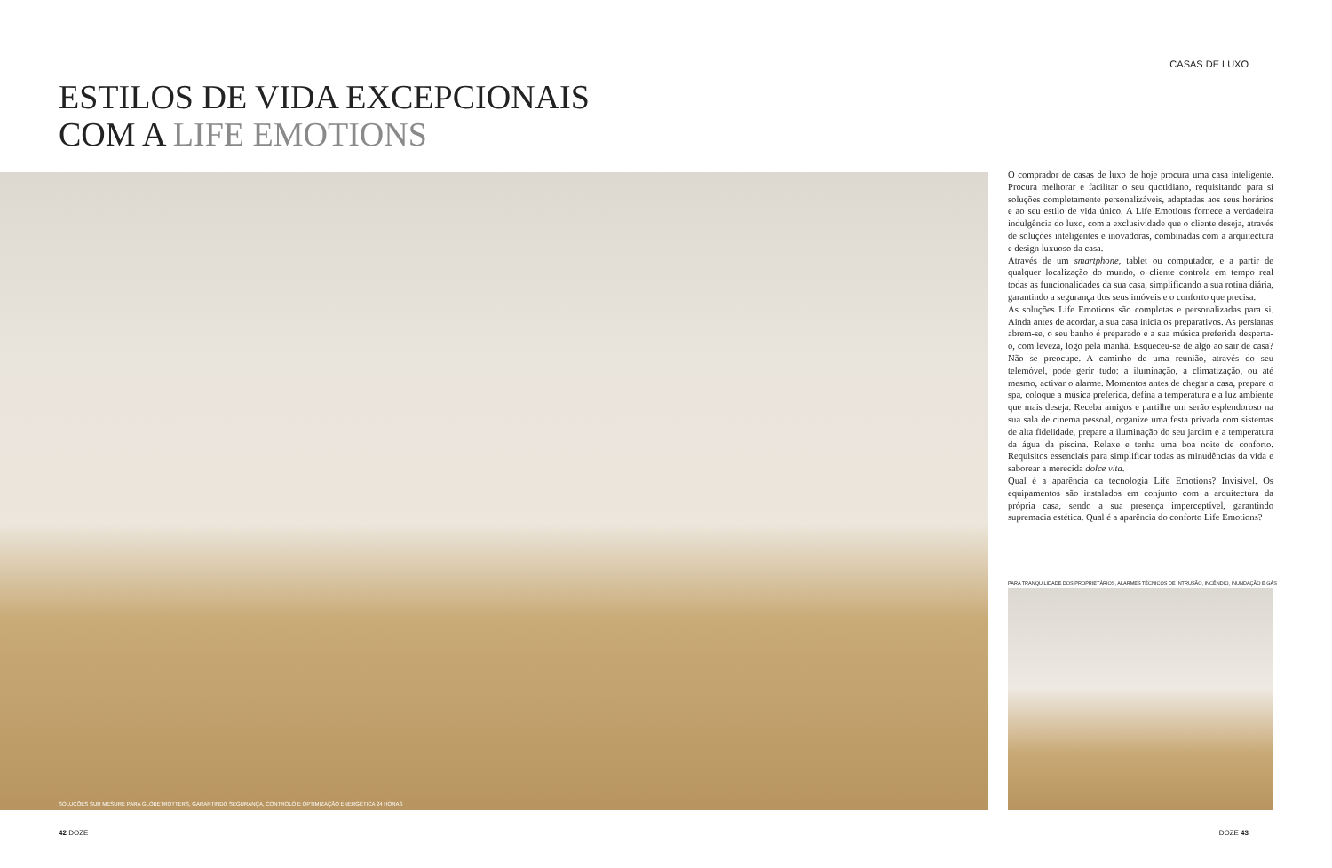CASAS DE LUXO
ESTILOS DE VIDA EXCEPCIONAIS
COM A LIFE EMOTIONS
SOLUÇÕES SUR MESURE PARA GLOBETROTTERS, GARANTINDO SEGURANÇA, CONTROLO E OPTIMIZAÇÃO ENERGÉTICA 24 HORAS
O comprador de casas de luxo de hoje procura uma casa inteligente. Procura melhorar e facilitar o seu quotidiano, requisitando para si soluções completamente personalizáveis, adaptadas aos seus horários e ao seu estilo de vida único. A Life Emotions fornece a verdadeira indulgência do luxo, com a exclusividade que o cliente deseja, através de soluções inteligentes e inovadoras, combinadas com a arquitectura e design luxuoso da casa.
Através de um smartphone, tablet ou computador, e a partir de qualquer localização do mundo, o cliente controla em tempo real todas as funcionalidades da sua casa, simplificando a sua rotina diária, garantindo a segurança dos seus imóveis e o conforto que precisa.
As soluções Life Emotions são completas e personalizadas para si. Ainda antes de acordar, a sua casa inicia os preparativos. As persianas abrem-se, o seu banho é preparado e a sua música preferida desperta-o, com leveza, logo pela manhã. Esqueceu-se de algo ao sair de casa? Não se preocupe. A caminho de uma reunião, através do seu telemóvel, pode gerir tudo: a iluminação, a climatização, ou até mesmo, activar o alarme. Momentos antes de chegar a casa, prepare o spa, coloque a música preferida, defina a temperatura e a luz ambiente que mais deseja. Receba amigos e partilhe um serão esplendoroso na sua sala de cinema pessoal, organize uma festa privada com sistemas de alta fidelidade, prepare a iluminação do seu jardim e a temperatura da água da piscina. Relaxe e tenha uma boa noite de conforto. Requisitos essenciais para simplificar todas as minudências da vida e saborear a merecida dolce vita.
Qual é a aparência da tecnologia Life Emotions? Invisível. Os equipamentos são instalados em conjunto com a arquitectura da própria casa, sendo a sua presença imperceptível, garantindo supremacia estética. Qual é a aparência do conforto Life Emotions?
PARA TRANQUILIDADE DOS PROPRIETÁRIOS, ALARMES TÉCNICOS DE INTRUSÃO, INCÊNDIO, INUNDAÇÃO E GÁS
42 DOZE DOZE 43